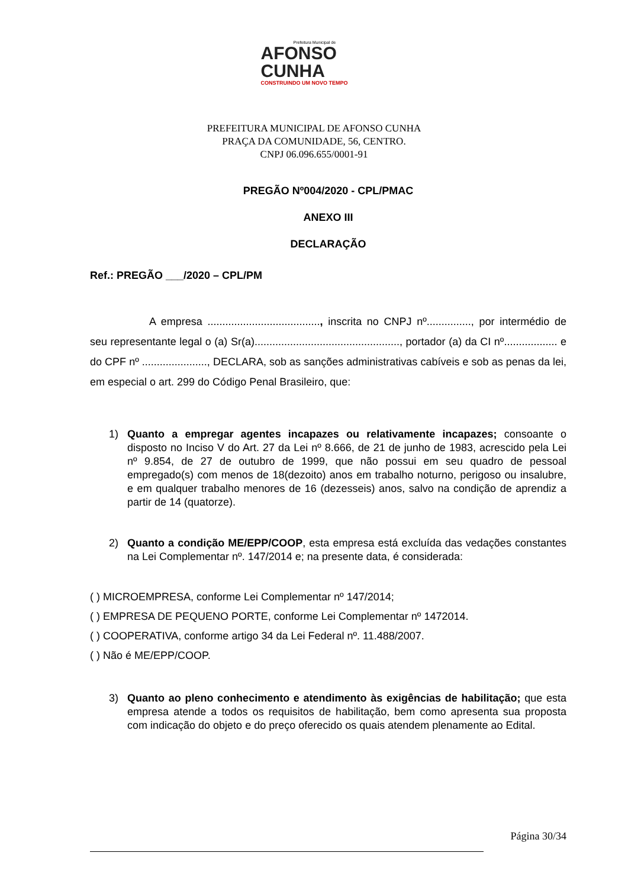Prefeitura Municipal de
AFONSO
CUNHA
CONSTRUINDO UM NOVO TEMPO
PREFEITURA MUNICIPAL DE AFONSO CUNHA
PRAÇA DA COMUNIDADE, 56, CENTRO.
CNPJ 06.096.655/0001-91
PREGÃO Nº004/2020 - CPL/PMAC
ANEXO III
DECLARAÇÃO
Ref.: PREGÃO ___/2020 – CPL/PM
A empresa ......................................, inscrita no CNPJ nº..............., por intermédio de seu representante legal o (a) Sr(a)................................................., portador (a) da CI nº.................. e do CPF nº ......................, DECLARA, sob as sanções administrativas cabíveis e sob as penas da lei, em especial o art. 299 do Código Penal Brasileiro, que:
1) Quanto a empregar agentes incapazes ou relativamente incapazes; consoante o disposto no Inciso V do Art. 27 da Lei nº 8.666, de 21 de junho de 1983, acrescido pela Lei nº 9.854, de 27 de outubro de 1999, que não possui em seu quadro de pessoal empregado(s) com menos de 18(dezoito) anos em trabalho noturno, perigoso ou insalubre, e em qualquer trabalho menores de 16 (dezesseis) anos, salvo na condição de aprendiz a partir de 14 (quatorze).
2) Quanto a condição ME/EPP/COOP, esta empresa está excluída das vedações constantes na Lei Complementar nº. 147/2014 e; na presente data, é considerada:
( ) MICROEMPRESA, conforme Lei Complementar nº 147/2014;
( ) EMPRESA DE PEQUENO PORTE, conforme Lei Complementar nº 1472014.
( ) COOPERATIVA, conforme artigo 34 da Lei Federal nº. 11.488/2007.
( ) Não é ME/EPP/COOP.
3) Quanto ao pleno conhecimento e atendimento às exigências de habilitação; que esta empresa atende a todos os requisitos de habilitação, bem como apresenta sua proposta com indicação do objeto e do preço oferecido os quais atendem plenamente ao Edital.
Página 30/34